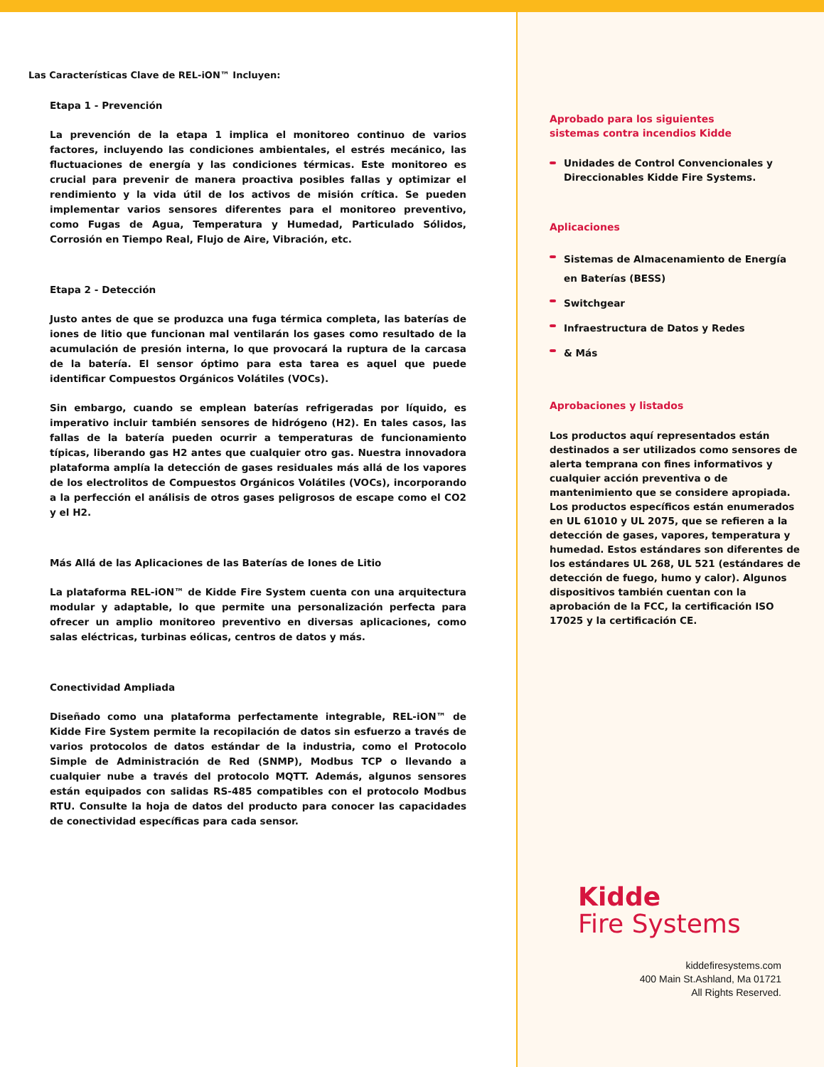Las Características Clave de REL-iON™ Incluyen:
Etapa 1 - Prevención
La prevención de la etapa 1 implica el monitoreo continuo de varios factores, incluyendo las condiciones ambientales, el estrés mecánico, las fluctuaciones de energía y las condiciones térmicas. Este monitoreo es crucial para prevenir de manera proactiva posibles fallas y optimizar el rendimiento y la vida útil de los activos de misión crítica. Se pueden implementar varios sensores diferentes para el monitoreo preventivo, como Fugas de Agua, Temperatura y Humedad, Particulado Sólidos, Corrosión en Tiempo Real, Flujo de Aire, Vibración, etc.
Etapa 2 - Detección
Justo antes de que se produzca una fuga térmica completa, las baterías de iones de litio que funcionan mal ventilarán los gases como resultado de la acumulación de presión interna, lo que provocará la ruptura de la carcasa de la batería. El sensor óptimo para esta tarea es aquel que puede identificar Compuestos Orgánicos Volátiles (VOCs).
Sin embargo, cuando se emplean baterías refrigeradas por líquido, es imperativo incluir también sensores de hidrógeno (H2). En tales casos, las fallas de la batería pueden ocurrir a temperaturas de funcionamiento típicas, liberando gas H2 antes que cualquier otro gas. Nuestra innovadora plataforma amplía la detección de gases residuales más allá de los vapores de los electrolitos de Compuestos Orgánicos Volátiles (VOCs), incorporando a la perfección el análisis de otros gases peligrosos de escape como el CO2 y el H2.
Más Allá de las Aplicaciones de las Baterías de Iones de Litio
La plataforma REL-iON™ de Kidde Fire System cuenta con una arquitectura modular y adaptable, lo que permite una personalización perfecta para ofrecer un amplio monitoreo preventivo en diversas aplicaciones, como salas eléctricas, turbinas eólicas, centros de datos y más.
Conectividad Ampliada
Diseñado como una plataforma perfectamente integrable, REL-iON™ de Kidde Fire System permite la recopilación de datos sin esfuerzo a través de varios protocolos de datos estándar de la industria, como el Protocolo Simple de Administración de Red (SNMP), Modbus TCP o llevando a cualquier nube a través del protocolo MQTT. Además, algunos sensores están equipados con salidas RS-485 compatibles con el protocolo Modbus RTU. Consulte la hoja de datos del producto para conocer las capacidades de conectividad específicas para cada sensor.
Aprobado para los siguientes
sistemas contra incendios Kidde
Unidades de Control Convencionales y Direccionables Kidde Fire Systems.
Aplicaciones
Sistemas de Almacenamiento de Energía en Baterías (BESS)
Switchgear
Infraestructura de Datos y Redes
& Más
Aprobaciones y listados
Los productos aquí representados están destinados a ser utilizados como sensores de alerta temprana con fines informativos y cualquier acción preventiva o de mantenimiento que se considere apropiada. Los productos específicos están enumerados en UL 61010 y UL 2075, que se refieren a la detección de gases, vapores, temperatura y humedad. Estos estándares son diferentes de los estándares UL 268, UL 521 (estándares de detección de fuego, humo y calor). Algunos dispositivos también cuentan con la aprobación de la FCC, la certificación ISO 17025 y la certificación CE.
Kidde
Fire Systems
kiddefiresystems.com
400 Main St.Ashland, Ma 01721
All Rights Reserved.